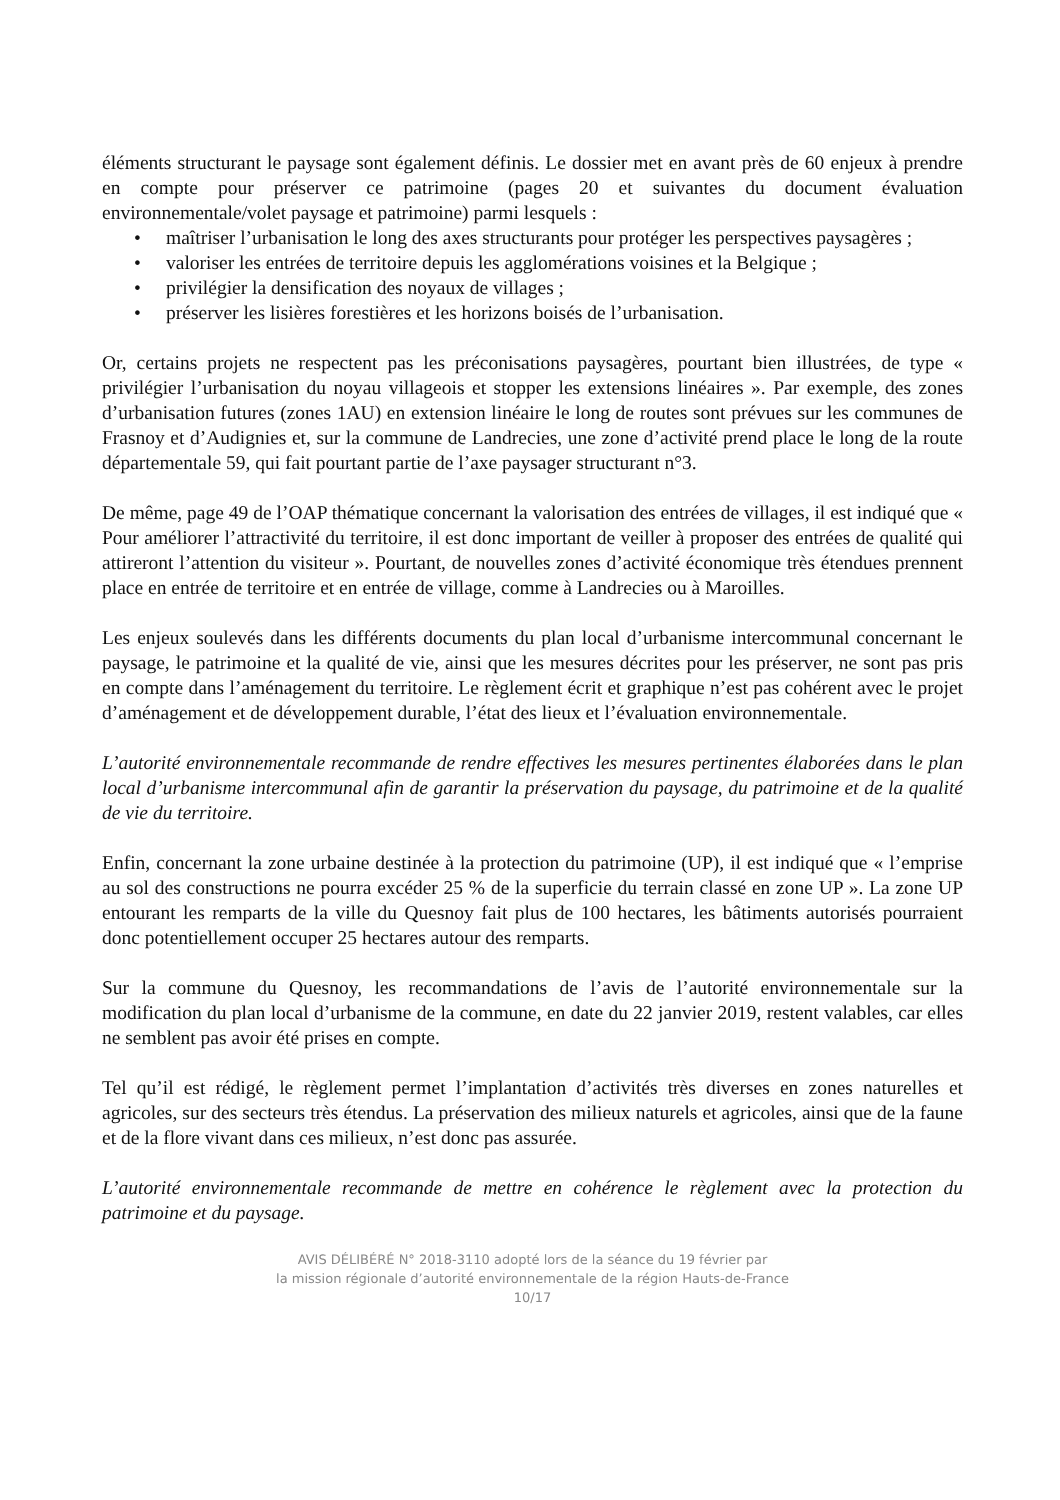éléments structurant le paysage sont également définis. Le dossier met en avant près de 60 enjeux à prendre en compte pour préserver ce patrimoine (pages 20 et suivantes du document évaluation environnementale/volet paysage et patrimoine) parmi lesquels :
• maîtriser l’urbanisation le long des axes structurants pour protéger les perspectives paysagères ;
• valoriser les entrées de territoire depuis les agglomérations voisines et la Belgique ;
• privilégier la densification des noyaux de villages ;
• préserver les lisières forestières et les horizons boisés de l’urbanisation.
Or, certains projets ne respectent pas les préconisations paysagères, pourtant bien illustrées, de type « privilégier l’urbanisation du noyau villageois et stopper les extensions linéaires ». Par exemple, des zones d’urbanisation futures (zones 1AU) en extension linéaire le long de routes sont prévues sur les communes de Frasnoy et d’Audignies et, sur la commune de Landrecies, une zone d’activité prend place le long de la route départementale 59, qui fait pourtant partie de l’axe paysager structurant n°3.
De même, page 49 de l’OAP thématique concernant la valorisation des entrées de villages, il est indiqué que « Pour améliorer l’attractivité du territoire, il est donc important de veiller à proposer des entrées de qualité qui attireront l’attention du visiteur ». Pourtant, de nouvelles zones d’activité économique très étendues prennent place en entrée de territoire et en entrée de village, comme à Landrecies ou à Maroilles.
Les enjeux soulevés dans les différents documents du plan local d’urbanisme intercommunal concernant le paysage, le patrimoine et la qualité de vie, ainsi que les mesures décrites pour les préserver, ne sont pas pris en compte dans l’aménagement du territoire. Le règlement écrit et graphique n’est pas cohérent avec le projet d’aménagement et de développement durable, l’état des lieux et l’évaluation environnementale.
L’autorité environnementale recommande de rendre effectives les mesures pertinentes élaborées dans le plan local d’urbanisme intercommunal afin de garantir la préservation du paysage, du patrimoine et de la qualité de vie du territoire.
Enfin, concernant la zone urbaine destinée à la protection du patrimoine (UP), il est indiqué que « l’emprise au sol des constructions ne pourra excéder 25 % de la superficie du terrain classé en zone UP ». La zone UP entourant les remparts de la ville du Quesnoy fait plus de 100 hectares, les bâtiments autorisés pourraient donc potentiellement occuper 25 hectares autour des remparts.
Sur la commune du Quesnoy, les recommandations de l’avis de l’autorité environnementale sur la modification du plan local d’urbanisme de la commune, en date du 22 janvier 2019, restent valables, car elles ne semblent pas avoir été prises en compte.
Tel qu’il est rédigé, le règlement permet l’implantation d’activités très diverses en zones naturelles et agricoles, sur des secteurs très étendus. La préservation des milieux naturels et agricoles, ainsi que de la faune et de la flore vivant dans ces milieux, n’est donc pas assurée.
L’autorité environnementale recommande de mettre en cohérence le règlement avec la protection du patrimoine et du paysage.
AVIS DÉLIBÉRÉ N° 2018-3110 adopté lors de la séance du 19 février par
la mission régionale d’autorité environnementale de la région Hauts-de-France
10/17